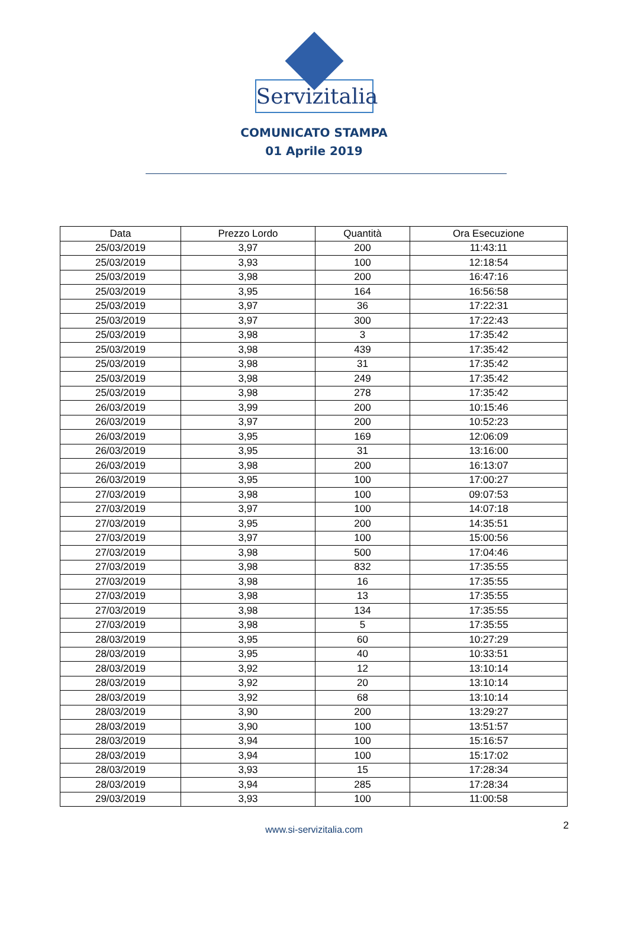Servizitalia
COMUNICATO STAMPA
01 Aprile 2019
| Data | Prezzo Lordo | Quantità | Ora Esecuzione |
| --- | --- | --- | --- |
| 25/03/2019 | 3,97 | 200 | 11:43:11 |
| 25/03/2019 | 3,93 | 100 | 12:18:54 |
| 25/03/2019 | 3,98 | 200 | 16:47:16 |
| 25/03/2019 | 3,95 | 164 | 16:56:58 |
| 25/03/2019 | 3,97 | 36 | 17:22:31 |
| 25/03/2019 | 3,97 | 300 | 17:22:43 |
| 25/03/2019 | 3,98 | 3 | 17:35:42 |
| 25/03/2019 | 3,98 | 439 | 17:35:42 |
| 25/03/2019 | 3,98 | 31 | 17:35:42 |
| 25/03/2019 | 3,98 | 249 | 17:35:42 |
| 25/03/2019 | 3,98 | 278 | 17:35:42 |
| 26/03/2019 | 3,99 | 200 | 10:15:46 |
| 26/03/2019 | 3,97 | 200 | 10:52:23 |
| 26/03/2019 | 3,95 | 169 | 12:06:09 |
| 26/03/2019 | 3,95 | 31 | 13:16:00 |
| 26/03/2019 | 3,98 | 200 | 16:13:07 |
| 26/03/2019 | 3,95 | 100 | 17:00:27 |
| 27/03/2019 | 3,98 | 100 | 09:07:53 |
| 27/03/2019 | 3,97 | 100 | 14:07:18 |
| 27/03/2019 | 3,95 | 200 | 14:35:51 |
| 27/03/2019 | 3,97 | 100 | 15:00:56 |
| 27/03/2019 | 3,98 | 500 | 17:04:46 |
| 27/03/2019 | 3,98 | 832 | 17:35:55 |
| 27/03/2019 | 3,98 | 16 | 17:35:55 |
| 27/03/2019 | 3,98 | 13 | 17:35:55 |
| 27/03/2019 | 3,98 | 134 | 17:35:55 |
| 27/03/2019 | 3,98 | 5 | 17:35:55 |
| 28/03/2019 | 3,95 | 60 | 10:27:29 |
| 28/03/2019 | 3,95 | 40 | 10:33:51 |
| 28/03/2019 | 3,92 | 12 | 13:10:14 |
| 28/03/2019 | 3,92 | 20 | 13:10:14 |
| 28/03/2019 | 3,92 | 68 | 13:10:14 |
| 28/03/2019 | 3,90 | 200 | 13:29:27 |
| 28/03/2019 | 3,90 | 100 | 13:51:57 |
| 28/03/2019 | 3,94 | 100 | 15:16:57 |
| 28/03/2019 | 3,94 | 100 | 15:17:02 |
| 28/03/2019 | 3,93 | 15 | 17:28:34 |
| 28/03/2019 | 3,94 | 285 | 17:28:34 |
| 29/03/2019 | 3,93 | 100 | 11:00:58 |
www.si-servizitalia.com 2